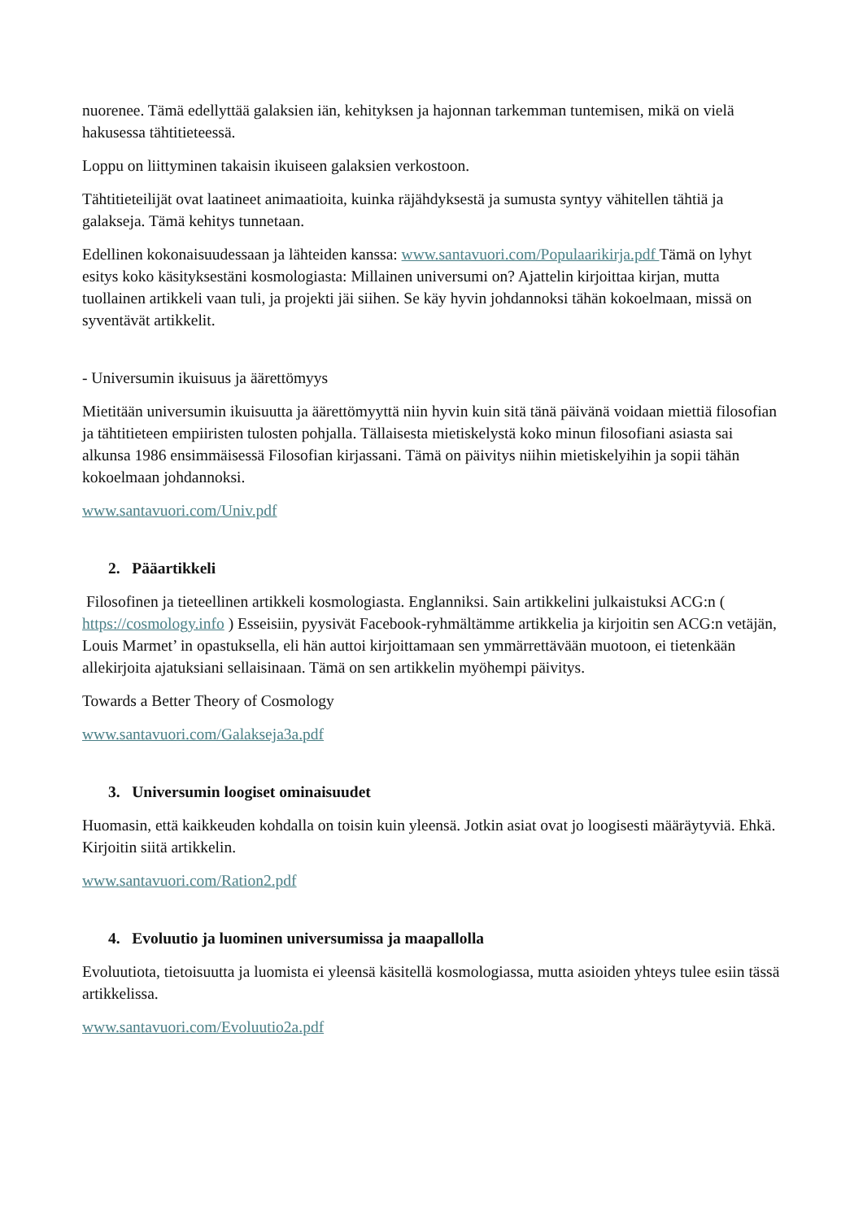nuorenee. Tämä edellyttää galaksien iän, kehityksen ja hajonnan tarkemman tuntemisen, mikä on vielä hakusessa tähtitieteessä.
Loppu on liittyminen takaisin ikuiseen galaksien verkostoon.
Tähtitieteilijät ovat laatineet animaatioita, kuinka räjähdyksestä ja sumusta syntyy vähitellen tähtiä ja galakseja. Tämä kehitys tunnetaan.
Edellinen kokonaisuudessaan ja lähteiden kanssa: www.santavuori.com/Populaarikirja.pdf Tämä on lyhyt esitys koko käsityksestäni kosmologiasta: Millainen universumi on? Ajattelin kirjoittaa kirjan, mutta tuollainen artikkeli vaan tuli, ja projekti jäi siihen. Se käy hyvin johdannoksi tähän kokoelmaan, missä on syventävät artikkelit.
- Universumin ikuisuus ja äärettömyys
Mietitään universumin ikuisuutta ja äärettömyyttä niin hyvin kuin sitä tänä päivänä voidaan miettiä filosofian ja tähtitieteen empiiristen tulosten pohjalla. Tällaisesta mietiskelystä koko minun filosofiani asiasta sai alkunsa 1986 ensimmäisessä Filosofian kirjassani. Tämä on päivitys niihin mietiskelyihin ja sopii tähän kokoelmaan johdannoksi.
www.santavuori.com/Univ.pdf
2. Pääartikkeli
Filosofinen ja tieteellinen artikkeli kosmologiasta. Englanniksi. Sain artikkelini julkaistuksi ACG:n ( https://cosmology.info ) Esseisiin, pyysivät Facebook-ryhmältämme artikkelia ja kirjoitin sen ACG:n vetäjän, Louis Marmet’ in opastuksella, eli hän auttoi kirjoittamaan sen ymmärrettävään muotoon, ei tietenkään allekirjoita ajatuksiani sellaisinaan. Tämä on sen artikkelin myöhempi päivitys.
Towards a Better Theory of Cosmology
www.santavuori.com/Galakseja3a.pdf
3. Universumin loogiset ominaisuudet
Huomasin, että kaikkeuden kohdalla on toisin kuin yleensä. Jotkin asiat ovat jo loogisesti määräytyviä. Ehkä. Kirjoitin siitä artikkelin.
www.santavuori.com/Ration2.pdf
4. Evoluutio ja luominen universumissa ja maapallolla
Evoluutiota, tietoisuutta ja luomista ei yleensä käsitellä kosmologiassa, mutta asioiden yhteys tulee esiin tässä artikkelissa.
www.santavuori.com/Evoluutio2a.pdf